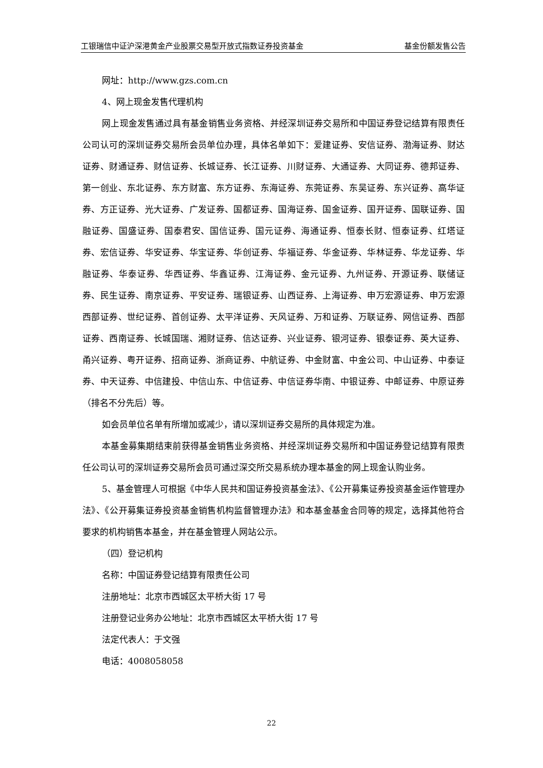工银瑞信中证沪深港黄金产业股票交易型开放式指数证券投资基金 基金份额发售公告
网址：http://www.gzs.com.cn
4、网上现金发售代理机构
网上现金发售通过具有基金销售业务资格、并经深圳证券交易所和中国证券登记结算有限责任公司认可的深圳证券交易所会员单位办理，具体名单如下：爱建证券、安信证券、渤海证券、财达证券、财通证券、财信证券、长城证券、长江证券、川财证券、大通证券、大同证券、德邦证券、第一创业、东北证券、东方财富、东方证券、东海证券、东莞证券、东吴证券、东兴证券、高华证券、方正证券、光大证券、广发证券、国都证券、国海证券、国金证券、国开证券、国联证券、国融证券、国盛证券、国泰君安、国信证券、国元证券、海通证券、恒泰长财、恒泰证券、红塔证券、宏信证券、华安证券、华宝证券、华创证券、华福证券、华金证券、华林证券、华龙证券、华融证券、华泰证券、华西证券、华鑫证券、江海证券、金元证券、九州证券、开源证券、联储证券、民生证券、南京证券、平安证券、瑞银证券、山西证券、上海证券、申万宏源证券、申万宏源西部证券、世纪证券、首创证券、太平洋证券、天风证券、万和证券、万联证券、网信证券、西部证券、西南证券、长城国瑞、湘财证券、信达证券、兴业证券、银河证券、银泰证券、英大证券、甬兴证券、粤开证券、招商证券、浙商证券、中航证券、中金财富、中金公司、中山证券、中泰证券、中天证券、中信建投、中信山东、中信证券、中信证券华南、中银证券、中邮证券、中原证券（排名不分先后）等。
如会员单位名单有所增加或减少，请以深圳证券交易所的具体规定为准。
本基金募集期结束前获得基金销售业务资格、并经深圳证券交易所和中国证券登记结算有限责任公司认可的深圳证券交易所会员可通过深交所交易系统办理本基金的网上现金认购业务。
5、基金管理人可根据《中华人民共和国证券投资基金法》、《公开募集证券投资基金运作管理办法》、《公开募集证券投资基金销售机构监督管理办法》和本基金基金合同等的规定，选择其他符合要求的机构销售本基金，并在基金管理人网站公示。
（四）登记机构
名称：中国证券登记结算有限责任公司
注册地址：北京市西城区太平桥大街 17 号
注册登记业务办公地址：北京市西城区太平桥大街 17 号
法定代表人：于文强
电话：4008058058
22